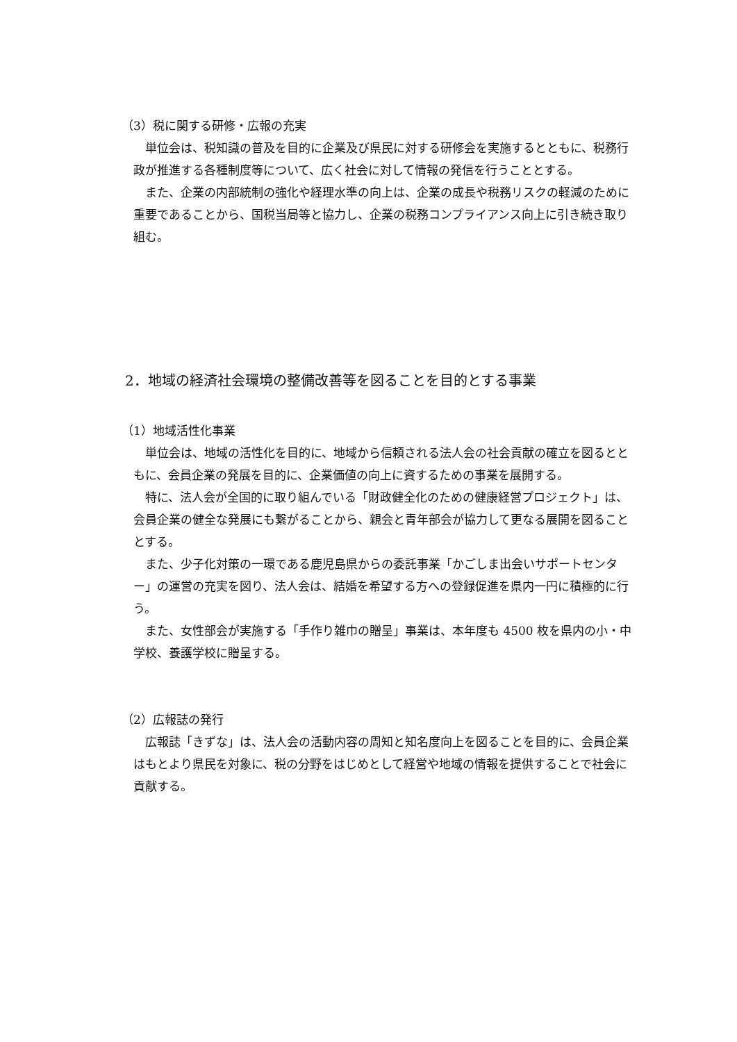（3）税に関する研修・広報の充実
単位会は、税知識の普及を目的に企業及び県民に対する研修会を実施するとともに、税務行政が推進する各種制度等について、広く社会に対して情報の発信を行うこととする。
また、企業の内部統制の強化や経理水準の向上は、企業の成長や税務リスクの軽減のために重要であることから、国税当局等と協力し、企業の税務コンプライアンス向上に引き続き取り組む。
2．地域の経済社会環境の整備改善等を図ることを目的とする事業
（1）地域活性化事業
単位会は、地域の活性化を目的に、地域から信頼される法人会の社会貢献の確立を図るとともに、会員企業の発展を目的に、企業価値の向上に資するための事業を展開する。
特に、法人会が全国的に取り組んでいる「財政健全化のための健康経営プロジェクト」は、会員企業の健全な発展にも繋がることから、親会と青年部会が協力して更なる展開を図ることとする。
また、少子化対策の一環である鹿児島県からの委託事業「かごしま出会いサポートセンター」の運営の充実を図り、法人会は、結婚を希望する方への登録促進を県内一円に積極的に行う。
また、女性部会が実施する「手作り雑巾の贈呈」事業は、本年度も 4500 枚を県内の小・中学校、養護学校に贈呈する。
（2）広報誌の発行
広報誌「きずな」は、法人会の活動内容の周知と知名度向上を図ることを目的に、会員企業はもとより県民を対象に、税の分野をはじめとして経営や地域の情報を提供することで社会に貢献する。